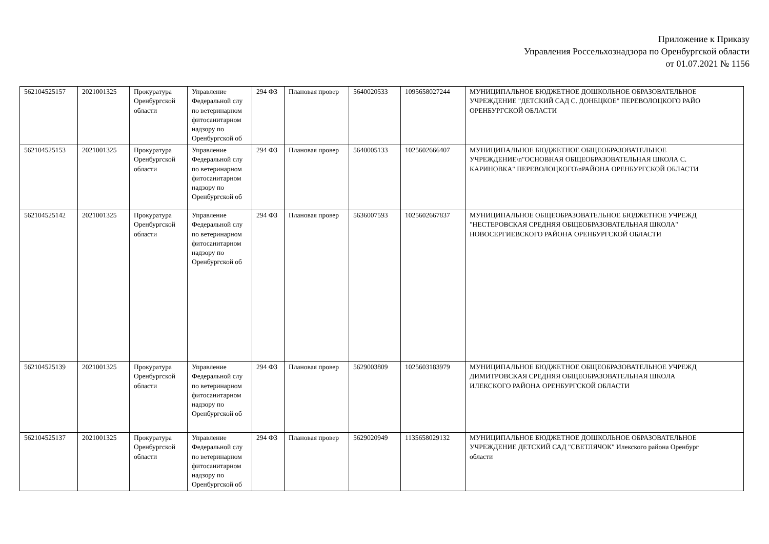Приложение к Приказу
Управления Россельхознадзора по Оренбургской области
от 01.07.2021 № 1156
| 562104525157 | 2021001325 | Прокуратура Оренбургской области | Управление Федеральной слу по ветеринарном фитосанитарном надзору по Оренбургской об | 294 ФЗ | Плановая провер | 5640020533 | 1095658027244 | МУНИЦИПАЛЬНОЕ БЮДЖЕТНОЕ ДОШКОЛЬНОЕ ОБРАЗОВАТЕЛЬНОЕ УЧРЕЖДЕНИЕ "ДЕТСКИЙ САД С. ДОНЕЦКОЕ" ПЕРЕВОЛОЦКОГО РАЙО ОРЕНБУРГСКОЙ ОБЛАСТИ |
| 562104525153 | 2021001325 | Прокуратура Оренбургской области | Управление Федеральной слу по ветеринарном фитосанитарном надзору по Оренбургской об | 294 ФЗ | Плановая провер | 5640005133 | 1025602666407 | МУНИЦИПАЛЬНОЕ БЮДЖЕТНОЕ ОБЩЕОБРАЗОВАТЕЛЬНОЕ УЧРЕЖДЕНИЕ\n"ОСНОВНАЯ ОБЩЕОБРАЗОВАТЕЛЬНАЯ ШКОЛА С. КАРИНОВКА" ПЕРЕВОЛОЦКОГО\nРАЙОНА ОРЕНБУРГСКОЙ ОБЛАСТИ |
| 562104525142 | 2021001325 | Прокуратура Оренбургской области | Управление Федеральной слу по ветеринарном фитосанитарном надзору по Оренбургской об | 294 ФЗ | Плановая провер | 5636007593 | 1025602667837 | МУНИЦИПАЛЬНОЕ ОБЩЕОБРАЗОВАТЕЛЬНОЕ БЮДЖЕТНОЕ УЧРЕЖД "НЕСТЕРОВСКАЯ СРЕДНЯЯ ОБЩЕОБРАЗОВАТЕЛЬНАЯ ШКОЛА" НОВОСЕРГИЕВСКОГО РАЙОНА ОРЕНБУРГСКОЙ ОБЛАСТИ |
| 562104525139 | 2021001325 | Прокуратура Оренбургской области | Управление Федеральной слу по ветеринарном фитосанитарном надзору по Оренбургской об | 294 ФЗ | Плановая провер | 5629003809 | 1025603183979 | МУНИЦИПАЛЬНОЕ БЮДЖЕТНОЕ ОБЩЕОБРАЗОВАТЕЛЬНОЕ УЧРЕЖД ДИМИТРОВСКАЯ СРЕДНЯЯ ОБЩЕОБРАЗОВАТЕЛЬНАЯ ШКОЛА ИЛЕКСКОГО РАЙОНА ОРЕНБУРГСКОЙ ОБЛАСТИ |
| 562104525137 | 2021001325 | Прокуратура Оренбургской области | Управление Федеральной слу по ветеринарном фитосанитарном надзору по Оренбургской об | 294 ФЗ | Плановая провер | 5629020949 | 1135658029132 | МУНИЦИПАЛЬНОЕ БЮДЖЕТНОЕ ДОШКОЛЬНОЕ ОБРАЗОВАТЕЛЬНОЕ УЧРЕЖДЕНИЕ ДЕТСКИЙ САД "СВЕТЛЯЧОК" Илекского района Оренбург области |